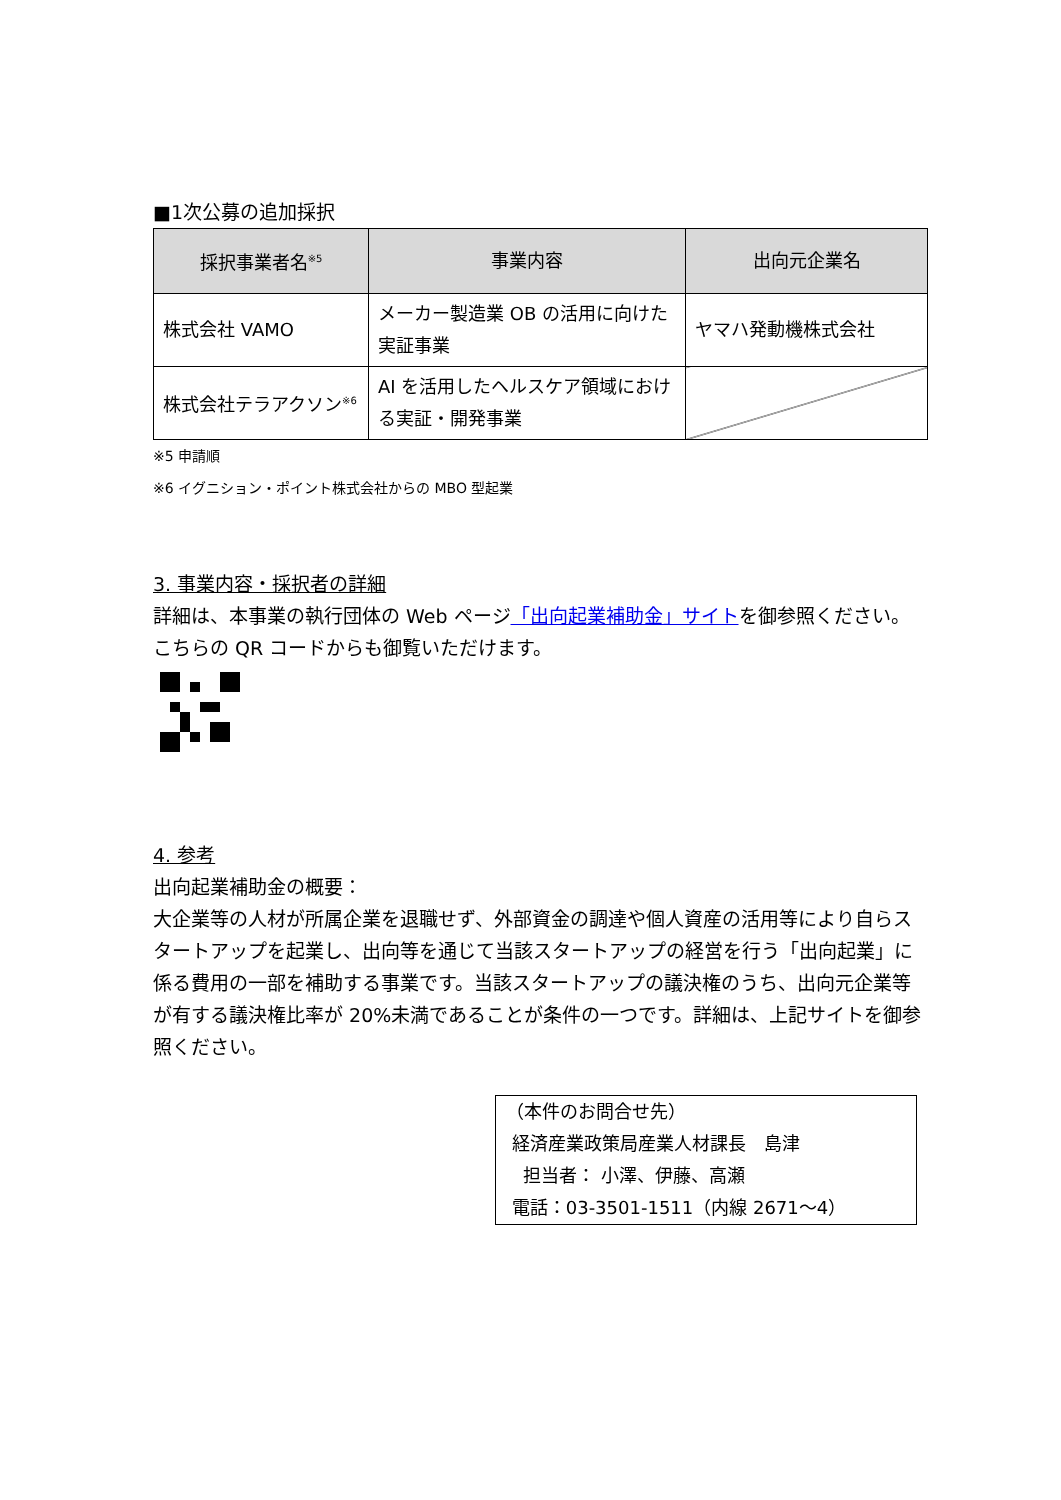■1次公募の追加採択
| 採択事業者名<sup>※5</sup> | 事業内容 | 出向元企業名 |
| --- | --- | --- |
| 株式会社 VAMO | メーカー製造業 OB の活用に向けた実証事業 | ヤマハ発動機株式会社 |
| 株式会社テラアクソン<sup>※6</sup> | AI を活用したヘルスケア領域における実証・開発事業 | |
※5 申請順
※6 イグニション・ポイント株式会社からの MBO 型起業
3. 事業内容・採択者の詳細
詳細は、本事業の執行団体の Web ページ「出向起業補助金」サイトを御参照ください。こちらの QR コードからも御覧いただけます。
4. 参考
出向起業補助金の概要：
大企業等の人材が所属企業を退職せず、外部資金の調達や個人資産の活用等により自らスタートアップを起業し、出向等を通じて当該スタートアップの経営を行う「出向起業」に係る費用の一部を補助する事業です。当該スタートアップの議決権のうち、出向元企業等が有する議決権比率が 20%未満であることが条件の一つです。詳細は、上記サイトを御参照ください。
（本件のお問合せ先）
経済産業政策局産業人材課長　島津
担当者： 小澤、伊藤、高瀬
電話：03-3501-1511（内線 2671～4）